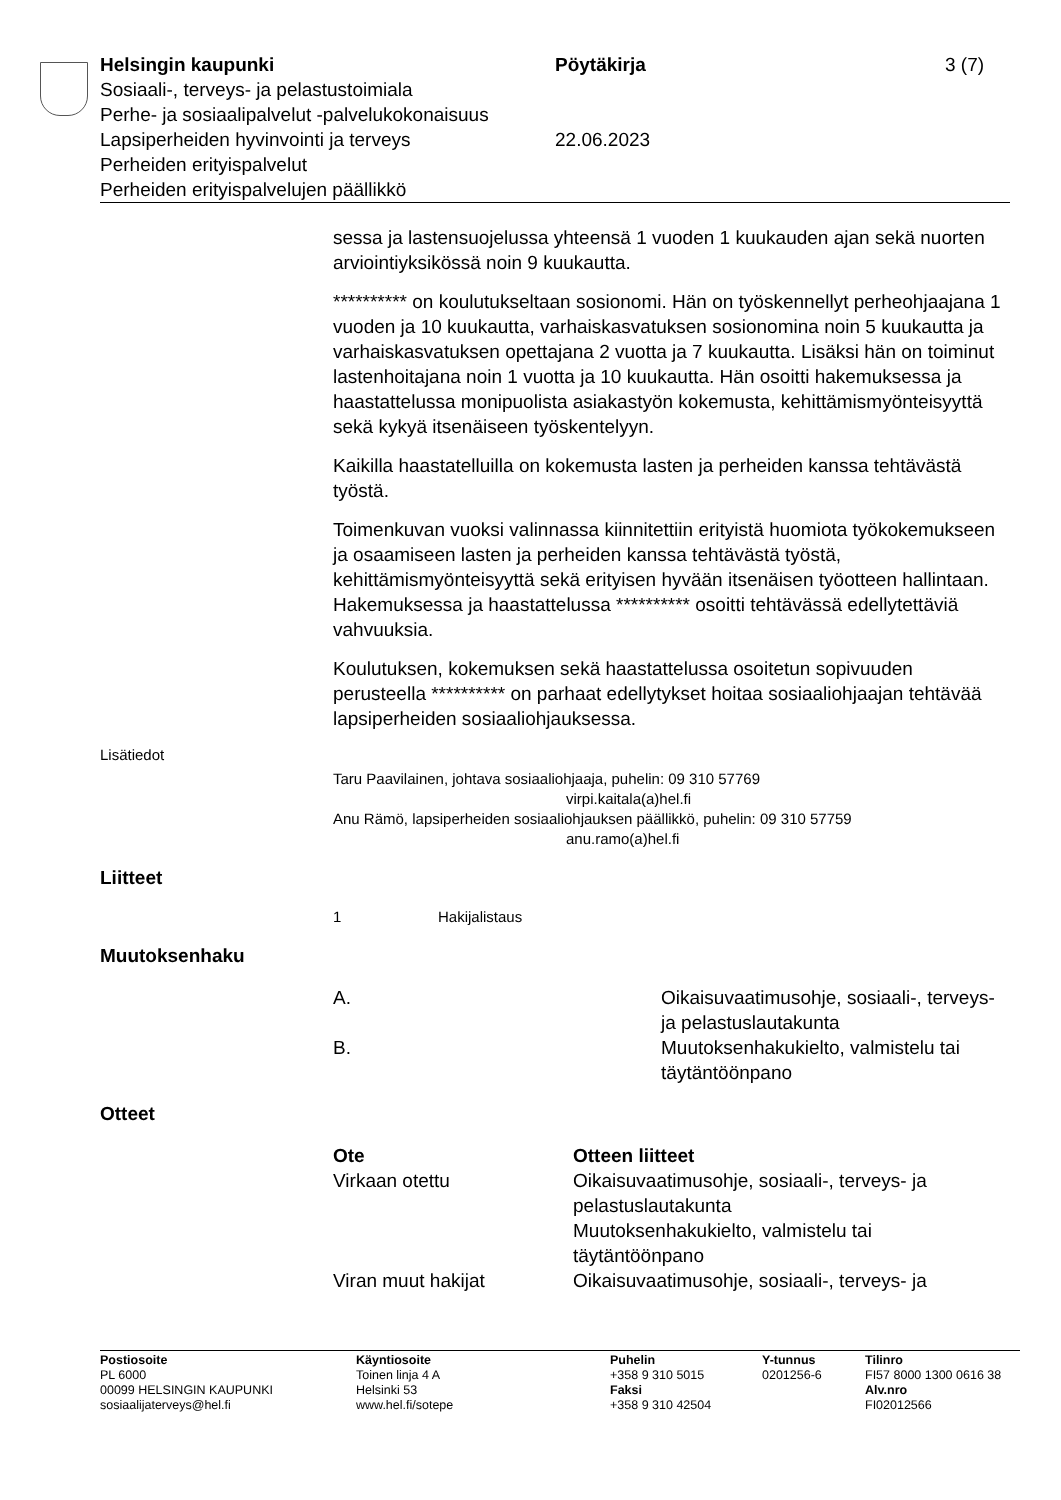Helsingin kaupunki Pöytäkirja 3 (7)
Sosiaali-, terveys- ja pelastustoimiala
Perhe- ja sosiaalipalvelut -palvelukokonaisuus
Lapsiperheiden hyvinvointi ja terveys 22.06.2023
Perheiden erityispalvelut
Perheiden erityispalvelujen päällikkö
sessa ja lastensuojelussa yhteensä 1 vuoden 1 kuukauden ajan sekä nuorten arviointiyksikössä noin 9 kuukautta.
********** on koulutukseltaan sosionomi. Hän on työskennellyt perheohjaajana 1 vuoden ja 10 kuukautta, varhaiskasvatuksen sosionomina noin 5 kuukautta ja varhaiskasvatuksen opettajana 2 vuotta ja 7 kuukautta. Lisäksi hän on toiminut lastenhoitajana noin 1 vuotta ja 10 kuukautta. Hän osoitti hakemuksessa ja haastattelussa monipuolista asiakastyön kokemusta, kehittämismyönteisyyttä sekä kykyä itsenäiseen työskentelyyn.
Kaikilla haastatelluilla on kokemusta lasten ja perheiden kanssa tehtävästä työstä.
Toimenkuvan vuoksi valinnassa kiinnitettiin erityistä huomiota työkokemukseen ja osaamiseen lasten ja perheiden kanssa tehtävästä työstä, kehittämismyönteisyyttä sekä erityisen hyvään itsenäisen työotteen hallintaan. Hakemuksessa ja haastattelussa ********** osoitti tehtävässä edellytettäviä vahvuuksia.
Koulutuksen, kokemuksen sekä haastattelussa osoitetun sopivuuden perusteella ********** on parhaat edellytykset hoitaa sosiaaliohjaajan tehtävää lapsiperheiden sosiaaliohjauksessa.
Lisätiedot
Taru Paavilainen, johtava sosiaaliohjaaja, puhelin: 09 310 57769
virpi.kaitala(a)hel.fi
Anu Rämö, lapsiperheiden sosiaaliohjauksen päällikkö, puhelin: 09 310 57759
anu.ramo(a)hel.fi
Liitteet
1 Hakijalistaus
Muutoksenhaku
| A. | Oikaisuvaatimusohje, sosiaali-, terveys- ja pelastuslautakunta |
| B. | Muutoksenhakukielto, valmistelu tai täytäntöönpano |
Otteet
| Ote | Otteen liitteet |
| --- | --- |
| Virkaan otettu | Oikaisuvaatimusohje, sosiaali-, terveys- ja pelastuslautakunta Muutoksenhakukielto, valmistelu tai täytäntöönpano |
| Viran muut hakijat | Oikaisuvaatimusohje, sosiaali-, terveys- ja |
Postiosoite
PL 6000
00099 HELSINGIN KAUPUNKI
sosiaalijaterveys@hel.fi
Käyntiosoite
Toinen linja 4 A
Helsinki 53
www.hel.fi/sotepe
Puhelin
+358 9 310 5015
Faksi
+358 9 310 42504
Y-tunnus
0201256-6
Tilinro
FI57 8000 1300 0616 38
Alv.nro
FI02012566